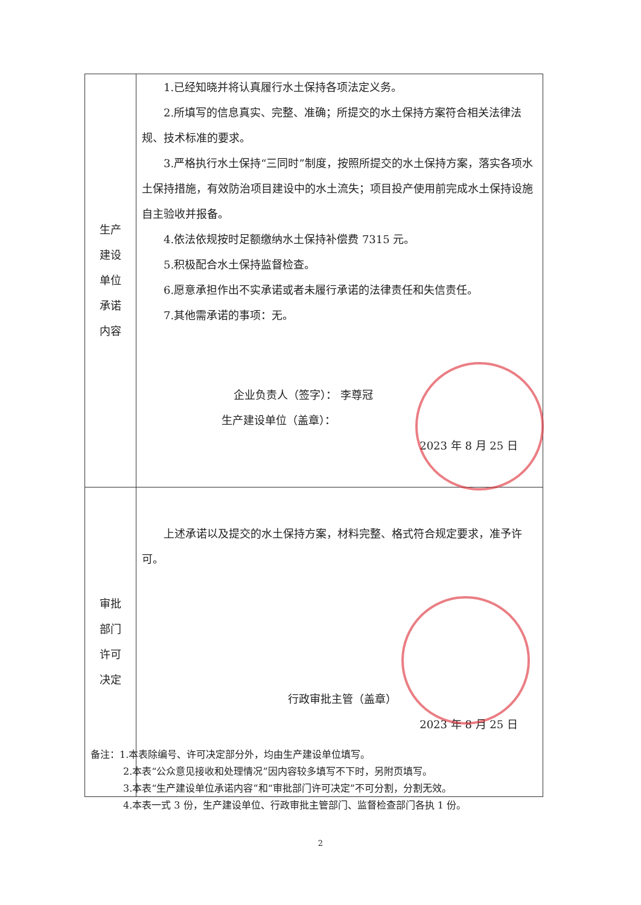| 生产 建设 单位 承诺 内容 | 1.已经知晓并将认真履行水土保持各项法定义务。 2.所填写的信息真实、完整、准确；所提交的水土保持方案符合相关法律法规、技术标准的要求。 3.严格执行水土保持“三同时”制度，按照所提交的水土保持方案，落实各项水土保持措施，有效防治项目建设中的水土流失；项目投产使用前完成水土保持设施自主验收并报备。 4.依法依规按时足额缴纳水土保持补偿费 7315 元。 5.积极配合水土保持监督检查。 6.愿意承担作出不实承诺或者未履行承诺的法律责任和失信责任。 7.其他需承诺的事项：无。 企业负责人（签字）： 李尊冠 生产建设单位（盖章）： 2023 年 8 月 25 日 |
| 审批 部门 许可 决定 | 上述承诺以及提交的水土保持方案，材料完整、格式符合规定要求，准予许可。 行政审批主管（盖章） 2023 年 8 月 25 日 |
备注：1.本表除编号、许可决定部分外，均由生产建设单位填写。
2.本表“公众意见接收和处理情况”因内容较多填写不下时，另附页填写。
3.本表“生产建设单位承诺内容”和“审批部门许可决定”不可分割，分割无效。
4.本表一式 3 份，生产建设单位、行政审批主管部门、监督检查部门各执 1 份。
2